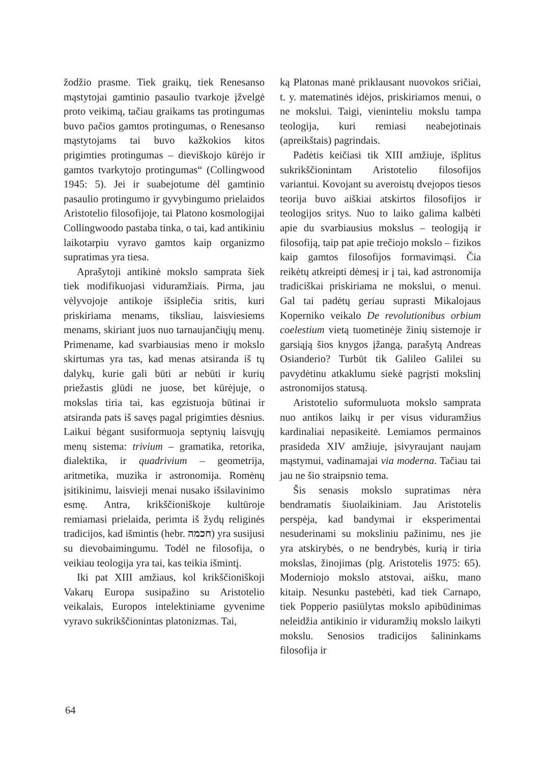žodžio prasme. Tiek graikų, tiek Renesanso mąstytojai gamtinio pasaulio tvarkoje įžvelgė proto veikimą, tačiau graikams tas protingumas buvo pačios gamtos protingumas, o Renesanso mąstytojams tai buvo kažkokios kitos prigimties protingumas – dieviškojo kūrėjo ir gamtos tvarkytojo protingumas“ (Collingwood 1945: 5). Jei ir suabejotume dėl gamtinio pasaulio protingumo ir gyvybingumo prielaidos Aristotelio filosofijoje, tai Platono kosmologijai Collingwoodo pastaba tinka, o tai, kad antikiniu laikotarpiu vyravo gamtos kaip organizmo supratimas yra tiesa.
Aprašytoji antikinė mokslo samprata šiek tiek modifikuojasi viduramžiais. Pirma, jau vėlyvojoje antikoje išsiplečia sritis, kuri priskiriama menams, tiksliau, laisviesiems menams, skiriant juos nuo tarnaujančiųjų menų. Primename, kad svarbiausias meno ir mokslo skirtumas yra tas, kad menas atsiranda iš tų dalykų, kurie gali būti ar nebūti ir kurių priežastis glūdi ne juose, bet kūrėjuje, o mokslas tiria tai, kas egzistuoja būtinai ir atsiranda pats iš savęs pagal prigimties dėsnius. Laikui bėgant susiformuoja septynių laisvųjų menų sistema: trivium – gramatika, retorika, dialektika, ir quadrivium – geometrija, aritmetika, muzika ir astronomija. Romėnų įsitikinimu, laisvieji menai nusako išsilavinimo esmę. Antra, krikščioniškoje kultūroje remiamasi prielaida, perimta iš žydų religinės tradicijos, kad išmintis (hebr. חכמה) yra susijusi su dievobaimingumu. Todėl ne filosofija, o veikiau teologija yra tai, kas teikia išmintį.
Iki pat XIII amžiaus, kol krikščioniškoji Vakarų Europa susipažino su Aristotelio veikalais, Europos intelektiniame gyvenime vyravo sukrikščionintas platonizmas. Tai,
ką Platonas manė priklausant nuovokos sričiai, t. y. matematinės idėjos, priskiriamos menui, o ne mokslui. Taigi, vieninteliu mokslu tampa teologija, kuri remiasi neabejotinais (apreikštais) pagrindais.
Padėtis keičiasi tik XIII amžiuje, išplitus sukrikščionintam Aristotelio filosofijos variantui. Kovojant su averoistų dvejopos tiesos teorija buvo aiškiai atskirtos filosofijos ir teologijos sritys. Nuo to laiko galima kalbėti apie du svarbiausius mokslus – teologiją ir filosofiją, taip pat apie trečiojo mokslo – fizikos kaip gamtos filosofijos formavimąsi. Čia reikėtų atkreipti dėmesį ir į tai, kad astronomija tradiciškai priskiriama ne mokslui, o menui. Gal tai padėtų geriau suprasti Mikalojaus Koperniko veikalo De revolutionibus orbium coelestium vietą tuometinėje žinių sistemoje ir garsiąją šios knygos įžangą, parašytą Andreas Osianderio? Turbūt tik Galileo Galilei su pavydėtinu atkaklumu siekė pagrįsti mokslinį astronomijos statusą.
Aristotelio suformuluota mokslo samprata nuo antikos laikų ir per visus viduramžius kardinaliai nepasikeitė. Lemiamos permainos prasideda XIV amžiuje, įsivyraujant naujam mąstymui, vadinamajai via moderna. Tačiau tai jau ne šio straipsnio tema.
Šis senasis mokslo supratimas nėra bendramatis šiuolaikiniam. Jau Aristotelis perspėja, kad bandymai ir eksperimentai nesuderinami su moksliniu pažinimu, nes jie yra atskirybės, o ne bendrybės, kurią ir tiria mokslas, žinojimas (plg. Aristotelis 1975: 65). Moderniojo mokslo atstovai, aišku, mano kitaip. Nesunku pastebėti, kad tiek Carnapo, tiek Popperio pasiūlytas mokslo apibūdinimas neleidžia antikinio ir viduramžių mokslo laikyti mokslu. Senosios tradicijos šalininkams filosofija ir
64